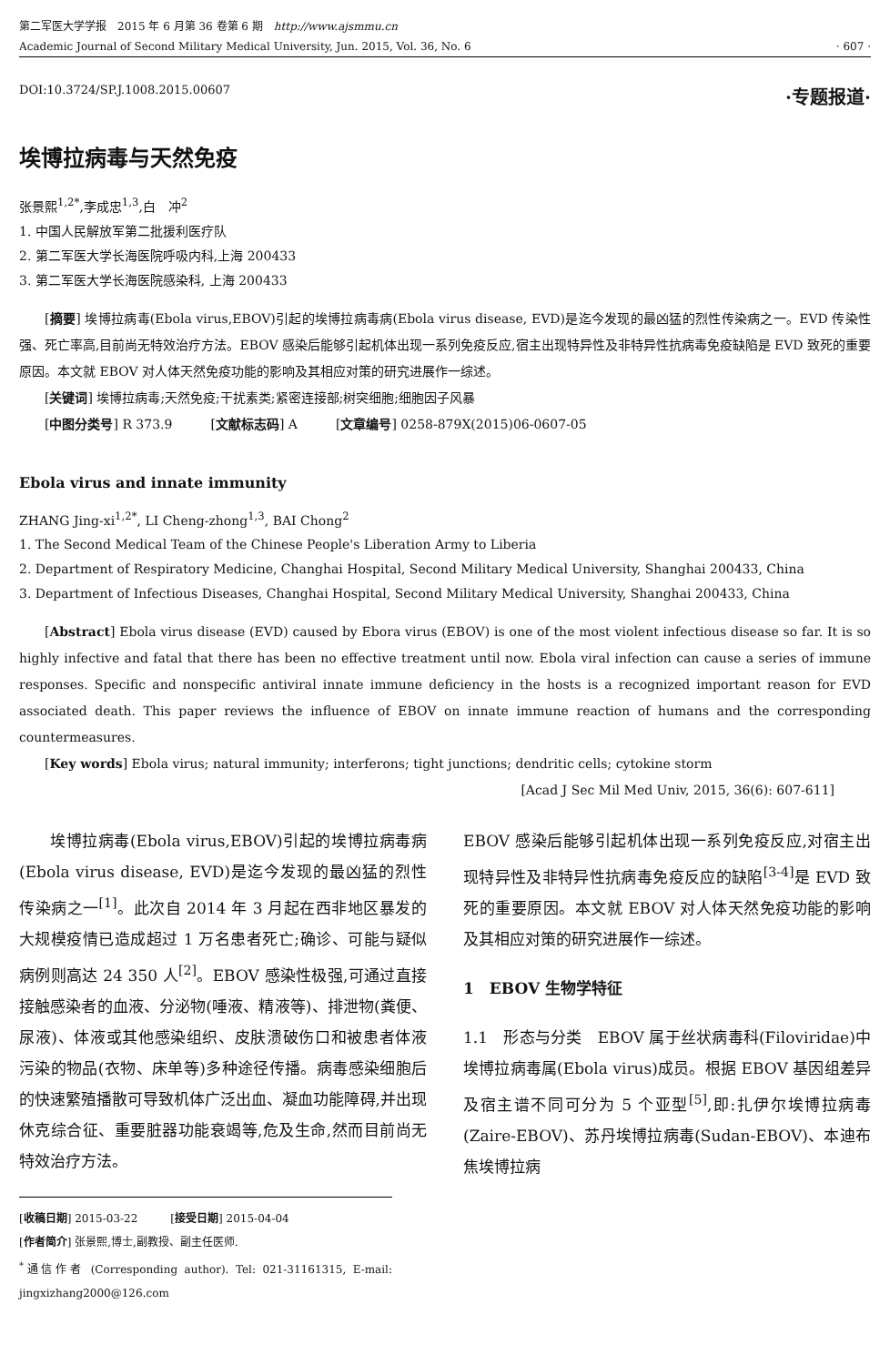第二军医大学学报　2015 年 6 月第 36 卷第 6 期　http://www.ajsmmu.cn
Academic Journal of Second Military Medical University, Jun. 2015, Vol. 36, No. 6
· 607 ·
DOI:10.3724/SP.J.1008.2015.00607 ·专题报道·
埃博拉病毒与天然免疫
张景熙<sup>1,2*</sup>,李成忠<sup>1,3</sup>,白　冲<sup>2</sup>
1. 中国人民解放军第二批援利医疗队
2. 第二军医大学长海医院呼吸内科,上海 200433
3. 第二军医大学长海医院感染科, 上海 200433
[摘要] 埃博拉病毒(Ebola virus,EBOV)引起的埃博拉病毒病(Ebola virus disease, EVD)是迄今发现的最凶猛的烈性传染病之一。EVD 传染性强、死亡率高,目前尚无特效治疗方法。EBOV 感染后能够引起机体出现一系列免疫反应,宿主出现特异性及非特异性抗病毒免疫缺陷是 EVD 致死的重要原因。本文就 EBOV 对人体天然免疫功能的影响及其相应对策的研究进展作一综述。
[关键词] 埃博拉病毒;天然免疫;干扰素类;紧密连接部;树突细胞;细胞因子风暴
[中图分类号] R 373.9　　　[文献标志码] A　　　[文章编号] 0258-879X(2015)06-0607-05
Ebola virus and innate immunity
ZHANG Jing-xi<sup>1,2*</sup>, LI Cheng-zhong<sup>1,3</sup>, BAI Chong<sup>2</sup>
1. The Second Medical Team of the Chinese People's Liberation Army to Liberia
2. Department of Respiratory Medicine, Changhai Hospital, Second Military Medical University, Shanghai 200433, China
3. Department of Infectious Diseases, Changhai Hospital, Second Military Medical University, Shanghai 200433, China
[Abstract] Ebola virus disease (EVD) caused by Ebora virus (EBOV) is one of the most violent infectious disease so far. It is so highly infective and fatal that there has been no effective treatment until now. Ebola viral infection can cause a series of immune responses. Specific and nonspecific antiviral innate immune deficiency in the hosts is a recognized important reason for EVD associated death. This paper reviews the influence of EBOV on innate immune reaction of humans and the corresponding countermeasures.
[Key words] Ebola virus; natural immunity; interferons; tight junctions; dendritic cells; cytokine storm
[Acad J Sec Mil Med Univ, 2015, 36(6): 607-611]
埃博拉病毒(Ebola virus,EBOV)引起的埃博拉病毒病(Ebola virus disease, EVD)是迄今发现的最凶猛的烈性传染病之一<sup>[1]</sup>。此次自 2014 年 3 月起在西非地区暴发的大规模疫情已造成超过 1 万名患者死亡;确诊、可能与疑似病例则高达 24 350 人<sup>[2]</sup>。EBOV 感染性极强,可通过直接接触感染者的血液、分泌物(唾液、精液等)、排泄物(粪便、尿液)、体液或其他感染组织、皮肤溃破伤口和被患者体液污染的物品(衣物、床单等)多种途径传播。病毒感染细胞后的快速繁殖播散可导致机体广泛出血、凝血功能障碍,并出现休克综合征、重要脏器功能衰竭等,危及生命,然而目前尚无特效治疗方法。
[收稿日期] 2015-03-22　　　[接受日期] 2015-04-04
[作者简介] 张景熙,博士,副教授、副主任医师.
<sup>*</sup> 通信作者 (Corresponding author). Tel: 021-31161315, E-mail: jingxizhang2000@126.com
EBOV 感染后能够引起机体出现一系列免疫反应,对宿主出现特异性及非特异性抗病毒免疫反应的缺陷<sup>[3-4]</sup>是 EVD 致死的重要原因。本文就 EBOV 对人体天然免疫功能的影响及其相应对策的研究进展作一综述。
1　EBOV 生物学特征
1.1　形态与分类　EBOV 属于丝状病毒科(Filoviridae)中埃博拉病毒属(Ebola virus)成员。根据 EBOV 基因组差异及宿主谱不同可分为 5 个亚型<sup>[5]</sup>,即:扎伊尔埃博拉病毒(Zaire-EBOV)、苏丹埃博拉病毒(Sudan-EBOV)、本迪布焦埃博拉病